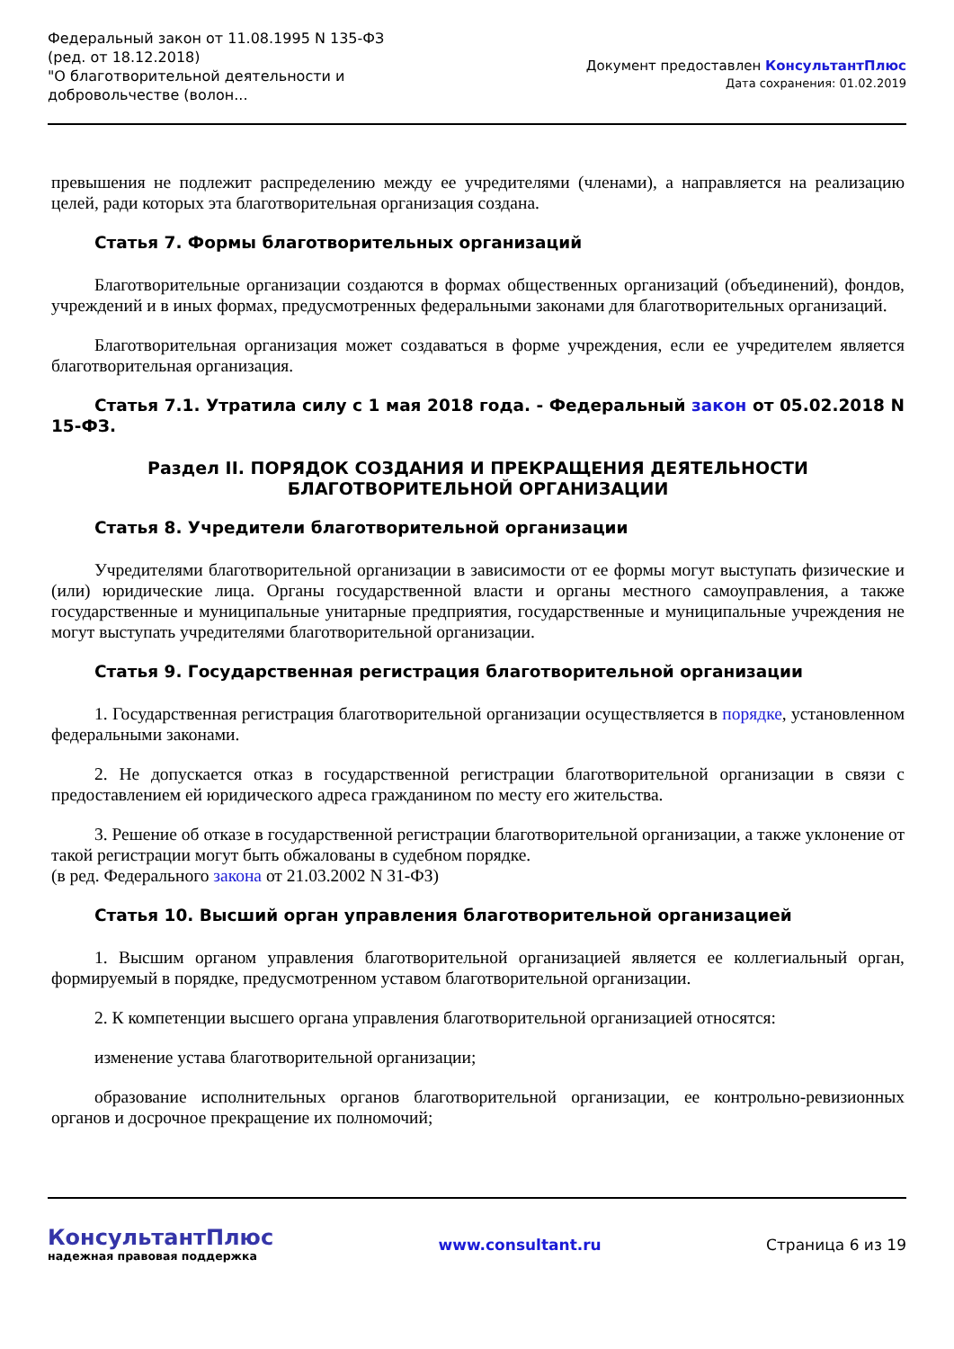Федеральный закон от 11.08.1995 N 135-ФЗ
(ред. от 18.12.2018)
"О благотворительной деятельности и добровольчестве (волон...
Документ предоставлен КонсультантПлюс
Дата сохранения: 01.02.2019
превышения не подлежит распределению между ее учредителями (членами), а направляется на реализацию целей, ради которых эта благотворительная организация создана.
Статья 7. Формы благотворительных организаций
Благотворительные организации создаются в формах общественных организаций (объединений), фондов, учреждений и в иных формах, предусмотренных федеральными законами для благотворительных организаций.
Благотворительная организация может создаваться в форме учреждения, если ее учредителем является благотворительная организация.
Статья 7.1. Утратила силу с 1 мая 2018 года. - Федеральный закон от 05.02.2018 N 15-ФЗ.
Раздел II. ПОРЯДОК СОЗДАНИЯ И ПРЕКРАЩЕНИЯ ДЕЯТЕЛЬНОСТИ
БЛАГОТВОРИТЕЛЬНОЙ ОРГАНИЗАЦИИ
Статья 8. Учредители благотворительной организации
Учредителями благотворительной организации в зависимости от ее формы могут выступать физические и (или) юридические лица. Органы государственной власти и органы местного самоуправления, а также государственные и муниципальные унитарные предприятия, государственные и муниципальные учреждения не могут выступать учредителями благотворительной организации.
Статья 9. Государственная регистрация благотворительной организации
1. Государственная регистрация благотворительной организации осуществляется в порядке, установленном федеральными законами.
2. Не допускается отказ в государственной регистрации благотворительной организации в связи с предоставлением ей юридического адреса гражданином по месту его жительства.
3. Решение об отказе в государственной регистрации благотворительной организации, а также уклонение от такой регистрации могут быть обжалованы в судебном порядке.
(в ред. Федерального закона от 21.03.2002 N 31-ФЗ)
Статья 10. Высший орган управления благотворительной организацией
1. Высшим органом управления благотворительной организацией является ее коллегиальный орган, формируемый в порядке, предусмотренном уставом благотворительной организации.
2. К компетенции высшего органа управления благотворительной организацией относятся:
изменение устава благотворительной организации;
образование исполнительных органов благотворительной организации, ее контрольно-ревизионных органов и досрочное прекращение их полномочий;
КонсультантПлюс
надежная правовая поддержка
www.consultant.ru Страница 6 из 19